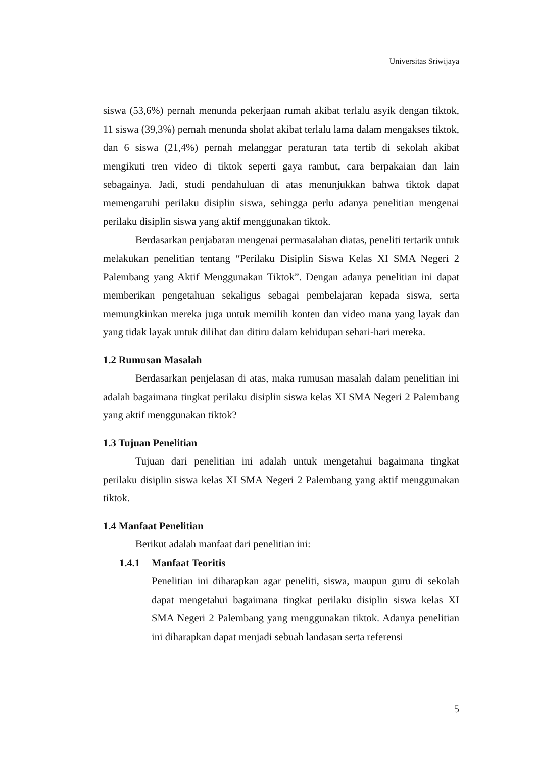Universitas Sriwijaya
siswa (53,6%) pernah menunda pekerjaan rumah akibat terlalu asyik dengan tiktok, 11 siswa (39,3%) pernah menunda sholat akibat terlalu lama dalam mengakses tiktok, dan 6 siswa (21,4%) pernah melanggar peraturan tata tertib di sekolah akibat mengikuti tren video di tiktok seperti gaya rambut, cara berpakaian dan lain sebagainya. Jadi, studi pendahuluan di atas menunjukkan bahwa tiktok dapat memengaruhi perilaku disiplin siswa, sehingga perlu adanya penelitian mengenai perilaku disiplin siswa yang aktif menggunakan tiktok.
Berdasarkan penjabaran mengenai permasalahan diatas, peneliti tertarik untuk melakukan penelitian tentang “Perilaku Disiplin Siswa Kelas XI SMA Negeri 2 Palembang yang Aktif Menggunakan Tiktok”. Dengan adanya penelitian ini dapat memberikan pengetahuan sekaligus sebagai pembelajaran kepada siswa, serta memungkinkan mereka juga untuk memilih konten dan video mana yang layak dan yang tidak layak untuk dilihat dan ditiru dalam kehidupan sehari-hari mereka.
1.2 Rumusan Masalah
Berdasarkan penjelasan di atas, maka rumusan masalah dalam penelitian ini adalah bagaimana tingkat perilaku disiplin siswa kelas XI SMA Negeri 2 Palembang yang aktif menggunakan tiktok?
1.3 Tujuan Penelitian
Tujuan dari penelitian ini adalah untuk mengetahui bagaimana tingkat perilaku disiplin siswa kelas XI SMA Negeri 2 Palembang yang aktif menggunakan tiktok.
1.4 Manfaat Penelitian
Berikut adalah manfaat dari penelitian ini:
1.4.1 Manfaat Teoritis
Penelitian ini diharapkan agar peneliti, siswa, maupun guru di sekolah dapat mengetahui bagaimana tingkat perilaku disiplin siswa kelas XI SMA Negeri 2 Palembang yang menggunakan tiktok. Adanya penelitian ini diharapkan dapat menjadi sebuah landasan serta referensi
5